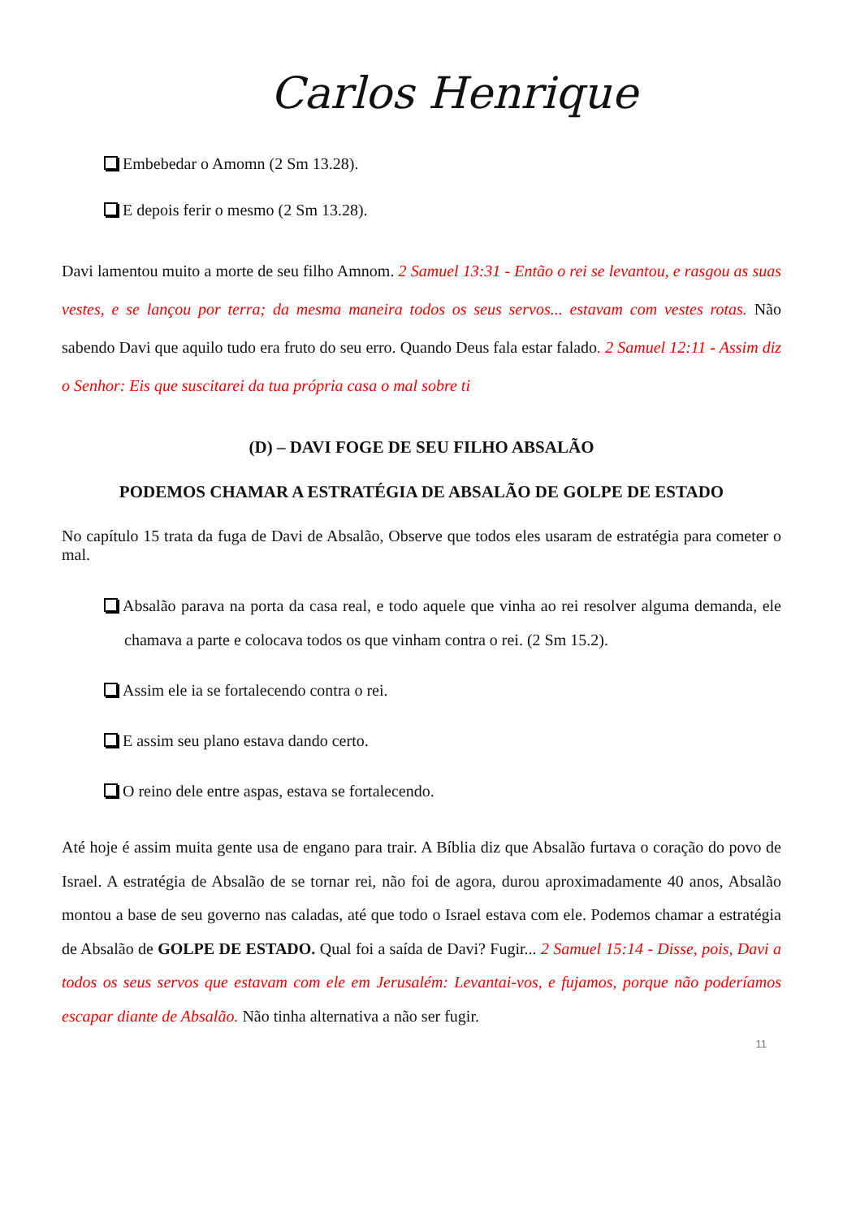Carlos Henrique
Embebedar o Amomn (2 Sm 13.28).
E depois ferir o mesmo (2 Sm 13.28).
Davi lamentou muito a morte de seu filho Amnom. 2 Samuel 13:31 - Então o rei se levantou, e rasgou as suas vestes, e se lançou por terra; da mesma maneira todos os seus servos... estavam com vestes rotas. Não sabendo Davi que aquilo tudo era fruto do seu erro. Quando Deus fala estar falado. 2 Samuel 12:11 - Assim diz o Senhor: Eis que suscitarei da tua própria casa o mal sobre ti
(D) – DAVI FOGE DE SEU FILHO ABSALÃO
PODEMOS CHAMAR A ESTRATÉGIA DE ABSALÃO DE GOLPE DE ESTADO
No capítulo 15 trata da fuga de Davi de Absalão, Observe que todos eles usaram de estratégia para cometer o mal.
Absalão parava na porta da casa real, e todo aquele que vinha ao rei resolver alguma demanda, ele chamava a parte e colocava todos os que vinham contra o rei. (2 Sm 15.2).
Assim ele ia se fortalecendo contra o rei.
E assim seu plano estava dando certo.
O reino dele entre aspas, estava se fortalecendo.
Até hoje é assim muita gente usa de engano para trair. A Bíblia diz que Absalão furtava o coração do povo de Israel. A estratégia de Absalão de se tornar rei, não foi de agora, durou aproximadamente 40 anos, Absalão montou a base de seu governo nas caladas, até que todo o Israel estava com ele. Podemos chamar a estratégia de Absalão de GOLPE DE ESTADO. Qual foi a saída de Davi? Fugir... 2 Samuel 15:14 - Disse, pois, Davi a todos os seus servos que estavam com ele em Jerusalém: Levantai-vos, e fujamos, porque não poderíamos escapar diante de Absalão. Não tinha alternativa a não ser fugir.
11